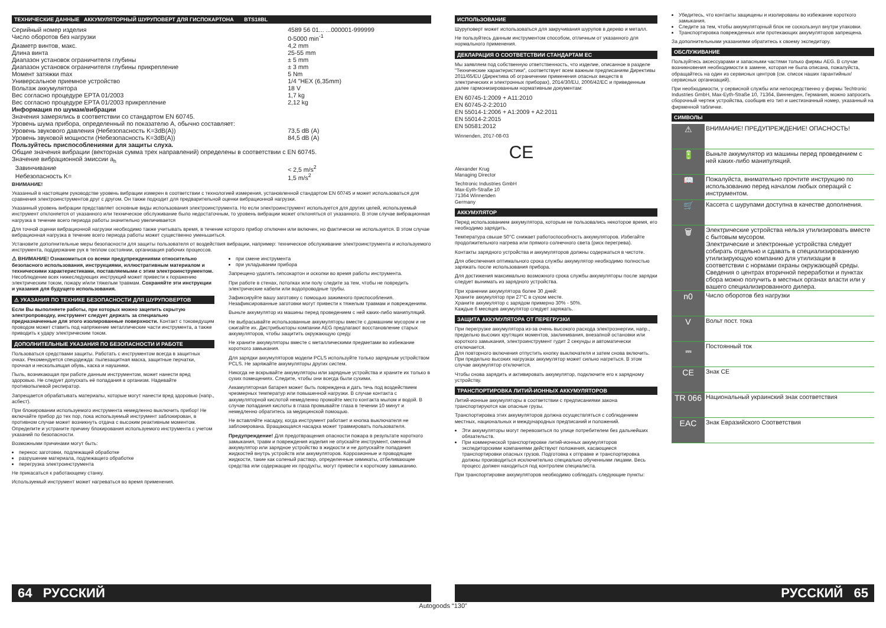ТЕХНИЧЕСКИЕ ДАННЫЕ АККУМУЛЯТОРНЫЙ ШУРУПОВЕРТ ДЛЯ ГИСПОКАРТОНА BTS18BL
| Серийный номер изделия | 4589 56 01... ...000001-999999 |
| Число оборотов без нагрузки | 0-5000 min<sup>-1</sup> |
| Диаметр винтов, макс. | 4,2 mm |
| Длина винта | 25-55 mm |
| Диапазон установок ограничителя глубины | ± 5 mm |
| Диапазон установок ограничителя глубины прикрепление | ± 3 mm |
| Момент затяжки max | 5 Nm |
| Универсальное приемное устройство | 1/4 "HEX (6,35mm) |
| Вольтаж аккумулятора | 18 V |
| Вес согласно процедуре EPTA 01/2003 | 1,7 kg |
| Вес согласно процедуре EPTA 01/2003 прикрепление | 2,12 kg |
| Информация по шумам/вибрации Значения замерялись в соответствии со стандартом EN 60745. Уровень шума прибора, определенный по показателю А, обычно составляет: | |
| Уровень звукового давления (Небезопасность K=3dB(A)) | 73,5 dB (A) |
| Уровень звуковой мощности (Небезопасность K=3dB(A)) | 84,5 dB (A) |
| Пользуйтесь приспособлениями для защиты слуха. Общие значения вибрации (векторная сумма трех направлений) определены в соответствии с EN 60745. Значение вибрационной эмиссии a<sub>h</sub> | |
| Завинчивание | < 2,5 m/s<sup>2</sup> |
| Небезопасность K= | 1,5 m/s<sup>2</sup> |
ВНИМАНИЕ!
Указанный в настоящем руководстве уровень вибрации измерен в соответствии с технологией измерения, установленной стандартом EN 60745 и может использоваться для сравнения электроинструментов друг с другом. Он также подходит для предварительной оценки вибрационной нагрузки.
Указанный уровень вибрации представляет основные виды использования электроинструмента. Но если электроинструмент используется для других целей, используемый инструмент отклоняется от указанного или техническое обслуживание было недостаточным, то уровень вибрации может отклоняться от указанного. В этом случае вибрационная нагрузка в течение всего периода работы значительно увеличивается
Для точной оценки вибрационной нагрузки необходимо также учитывать время, в течение которого прибор отключен или включен, но фактически не используется. В этом случае вибрационная нагрузка в течение всего периода работы может существенно уменьшиться.
Установите дополнительные меры безопасности для защиты пользователя от воздействия вибрации, например: техническое обслуживание электроинструмента и используемого инструмента, поддержание рук в теплом состоянии, организация рабочих процессов.
⚠ ВНИМАНИЕ! Ознакомиться со всеми предупреждениями относительно безопасного использования, инструкциями, иллюстративным материалом и техническими характеристиками, поставляемыми с этим электроинструментом. Несоблюдение всех нижеследующих инструкций может привести к поражению электрическим током, пожару и/или тяжелым травмам. Сохраняйте эти инструкции и указания для будущего использования.
⚠ УКАЗАНИЯ ПО ТЕХНИКЕ БЕЗОПАСНОСТИ ДЛЯ ШУРУПОВЕРТОВ
Если Вы выполняете работы, при которых можно зацепить скрытую электропроводку, инструмент следует держать за специально предназначенные для этого изолированные поверхности. Контакт с токоведущим проводом может ставить под напряжение металлические части инструмента, а также приводить к удару электрическим током.
ДОПОЛНИТЕЛЬНЫЕ УКАЗАНИЯ ПО БЕЗОПАСНОСТИ И РАБОТЕ
Пользоваться средствами защиты. Работать с инструментом всегда в защитных очках. Рекомендуется спецодежда: пылезащитная маска, защитные перчатки, прочная и нескользящая обувь, каска и наушники.
Пыль, возникающая при работе данным инструментом, может нанести вред здоровью. Не следует допускать её попадания в организм. Надевайте противопылевой респиратор.
Запрещается обрабатывать материалы, которые могут нанести вред здоровью (напр., асбест).
При блокировании используемого инструмента немедленно выключить прибор! Не включайте прибор до тех пор, пока используемый инструмент заблокирован, в противном случае может возникнуть отдача с высоким реактивным моментом. Определите и устраните причину блокирования используемого инструмента с учетом указаний по безопасности.
Возможными причинами могут быть:
перекос заготовки, подлежащей обработке
разрушение материала, подлежащего обработке
перегрузка электроинструмента
Не прикасаться к работающему станку.
Используемый инструмент может нагреваться во время применения.
при смене инструмента
при укладывании прибора
Запрещено удалять гипсокартон и осколки во время работы инструмента.
При работе в стенах, потолках или полу следите за тем, чтобы не повредить электрические кабели или водопроводные трубы.
Зафиксируйте вашу заготовку с помощью зажимного приспособления. Незафиксированные заготовки могут привести к тяжелым травмам и повреждениям.
Выньте аккумулятор из машины перед проведением с ней каких-либо манипуляций.
Не выбрасывайте использованные аккумуляторы вместе с домашним мусором и не сжигайте их. Дистрибьюторы компании AEG предлагают восстановление старых аккумуляторов, чтобы защитить окружающую среду.
Не храните аккумуляторы вместе с металлическими предметами во избежание короткого замыкания.
Для зарядки аккумуляторов модели PCLS используйте только зарядным устройством PCLS. Не заряжайте аккумуляторы других систем.
Никогда не вскрывайте аккумуляторы или зарядные устройства и храните их только в сухих помещениях. Следите, чтобы они всегда были сухими.
Аккамуляторная батарея может быть повреждена и дать течь под воздействием чрезмерных температур или повышенной нагрузки. В случае контакта с аккумуляторной кислотой немедленно промойте место контакта мылом и водой. В случае попадания кислоты в глаза промывайте глаза в течении 10 минут и немедленно обратитесь за медицинской помощью.
Не вставляйте насадку, когда инструмент работает и кнопка выключателя не заблокирована. Вращающаяся насадка может травмировать пользователя.
Предупреждение! Для предотвращения опасности пожара в результате короткого замыкания, травм и повреждения изделия не опускайте инструмент, сменный аккумулятор или зарядное устройство в жидкости и не допускайте попадания жидкостей внутрь устройств или аккумуляторов. Коррозионные и проводящие жидкости, такие как соленый раствор, определенные химикаты, отбеливающие средства или содержащие их продукты, могут привести к короткому замыканию.
64 РУССКИЙ
ИСПОЛЬЗОВАНИЕ
Шуруповерт может использоваться для закручивания шурупов в дерево и металл.
Не пользуйтесь данным инструментом способом, отличным от указанного для нормального применения.
ДЕКЛАРАЦИЯ О СООТВЕТСТВИИ СТАНДАРТАМ ЕС
Мы заявляем под собственную ответственность, что изделие, описанное в разделе "Технические характеристики", соответствует всем важным предписаниям Директивы 2011/65/EU (Директива об ограничении применения опасных веществ в электрических и электронных приборах), 2014/30/EU, 2006/42/EC и приведенным далее гармонизированным нормативным документам:
EN 60745-1:2009 + A11:2010
EN 60745-2-2:2010
EN 55014-1:2006 + A1:2009 + A2:2011
EN 55014-2:2015
EN 50581:2012
Winnenden, 2017-08-03
CE
Alexander Krug
Managing Director
Techtronic Industries GmbH
Max-Eyth-Straße 10
71364 Winnenden
Germany
АККУМУЛЯТОР
Перед использованием аккумулятора, которым не пользовались некоторое время, его необходимо зарядить.
Температура свыше 50°C снижает работоспособность аккумуляторов. Избегайте продолжительного нагрева или прямого солнечного света (риск перегрева).
Контакты зарядного устройства и аккумуляторов должны содержаться в чистоте.
Для обеспечения оптимального срока службы аккумулятор необходимо полностью заряжать после использования прибора.
Для достижения максимально возможного срока службы аккумуляторы после зарядки следует вынимать из зарядного устройства.
При хранении аккумулятора более 30 дней:
Храните аккумулятор при 27°C в сухом месте.
Храните аккумулятор с зарядом примерно 30% - 50%.
Каждые 6 месяцев аккумулятор следует заряжать.
ЗАЩИТА АККУМУЛЯТОРА ОТ ПЕРЕГРУЗКИ
При перегрузке аккумулятора из-за очень высокого расхода электроэнергии, напр., предельно высоких крутящих моментов, заклинивания, внезапной остановки или короткого замыкания, электроинструмент гудит 2 секунды и автоматически отключается.
Для повторного включения отпустить кнопку выключателя и затем снова включить.
При предельно высоких нагрузках аккумулятор может сильно нагреться. В этом случае аккумулятор отключится.
Чтобы снова зарядить и активировать аккумулятор, подключите его к зарядному устройству.
ТРАНСПОРТИРОВКА ЛИТИЙ-ИОННЫХ АККУМУЛЯТОРОВ
Литий-ионные аккумуляторы в соответствии с предписаниями закона транспортируются как опасные грузы.
Транспортировка этих аккумуляторов должна осуществляться с соблюдением местных, национальных и международных предписаний и положений.
Эти аккумуляторы могут перевозиться по улице потребителем без дальнейших обязательств.
При коммерческой транспортировке литий-ионных аккумуляторов экспедиторскими компаниями действуют положения, касающиеся транспортировки опасных грузов. Подготовка к отправке и транспортировка должны производиться исключительно специально обученными лицами. Весь процесс должен находиться под контролем специалиста.
При транспортировке аккумуляторов необходимо соблюдать следующие пункты:
Убедитесь, что контакты защищены и изолированы во избежание короткого замыкания.
Следите за тем, чтобы аккумуляторный блок не соскользнул внутри упаковки.
Транспортировка поврежденных или протекающих аккумуляторов запрещена.
За дополнительными указаниями обратитесь к своему экспедитору.
ОБСЛУЖИВАНИЕ
Пользуйтесь аксессуарами и запасными частями только фирмы AEG. В случае возникновения необходимости в замене, которая не была описана, пожалуйста, обращайтесь на один из сервисных центров (см. список наших гарантийных/сервисных организаций).
При необходимости, у сервисной службы или непосредственно у фирмы Techtronic Industries GmbH, Max-Eyth-Straße 10, 71364, Винненден, Германия, можно запросить сборочный чертеж устройства, сообщив его тип и шестизначный номер, указанный на фирменной табличке.
СИМВОЛЫ
| ⚠ | ВНИМАНИЕ! ПРЕДУПРЕЖДЕНИЕ! ОПАСНОСТЬ! |
| 🔋 | Выньте аккумулятор из машины перед проведением с ней каких-либо манипуляций. |
| 📖 | Пожалуйста, внимательно прочтите инструкцию по использованию перед началом любых операций с инструментом. |
| 🛒 | Кассета с шурупами доступна в качестве дополнения. |
| 🗑 | Электрические устройства нельзя утилизировать вместе с бытовым мусором. Электрические и электронные устройства следует собирать отдельно и сдавать в специализированную утилизирующую компанию для утилизации в соответствии с нормами охраны окружающей среды. Сведения о центрах вторичной переработки и пунктах сбора можно получить в местных органах власти или у вашего специализированного дилера. |
| n0 | Число оборотов без нагрузки |
| V | Вольт пост. тока |
| ⎓ | Постоянный ток |
| CE | Знак CE |
| TR 066 | Национальный украинский знак соответствия |
| EAC | Знак Евразийского Соответствия |
РУССКИЙ 65
Autogoods “130”